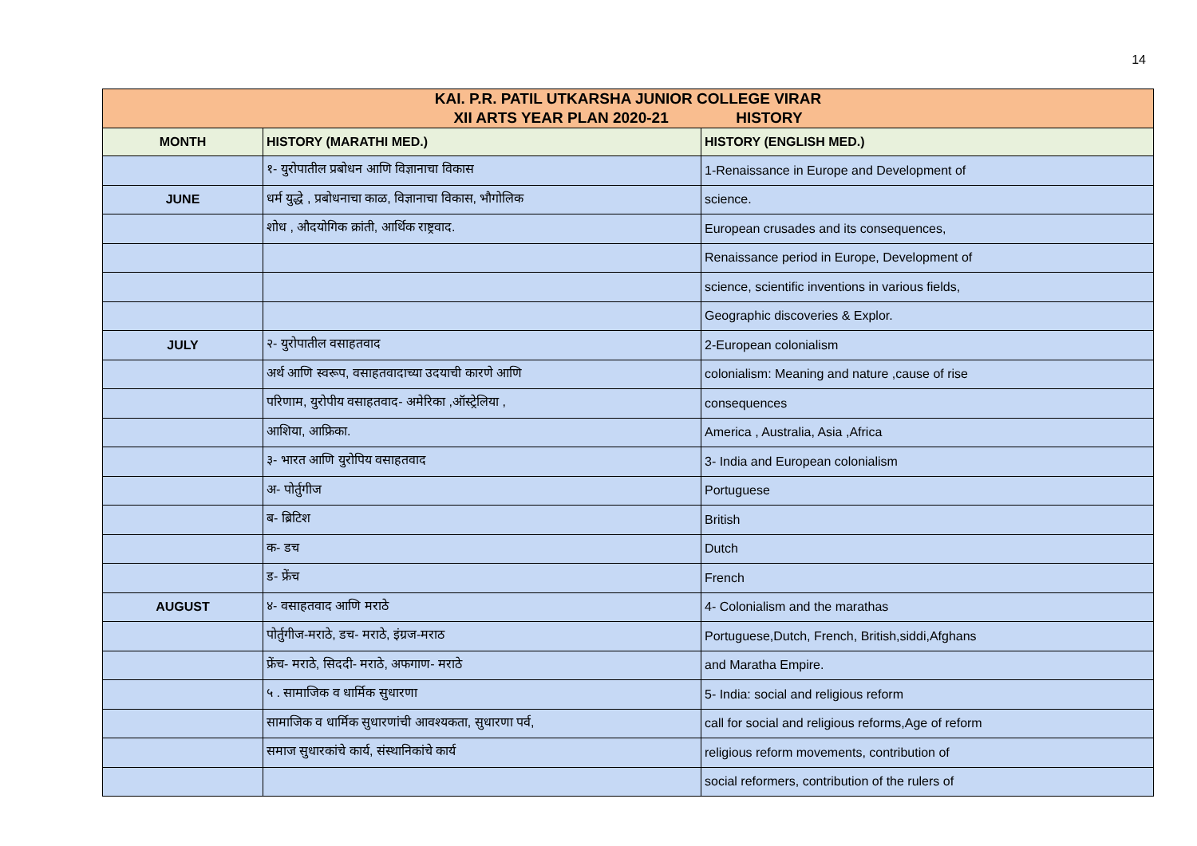14
| KAI. P.R. PATIL UTKARSHA JUNIOR COLLEGE VIRAR | | |
| XII ARTS YEAR PLAN 2020-21 HISTORY | | |
| MONTH | HISTORY (MARATHI MED.) | HISTORY (ENGLISH MED.) |
| | १- युरोपातील प्रबोधन आणि विज्ञानाचा विकास | 1-Renaissance in Europe and Development of |
| JUNE | धर्म युद्धे , प्रबोधनाचा काळ, विज्ञानाचा विकास, भौगोलिक | science. |
| | शोध , औदयोगिक क्रांती, आर्थिक राष्ट्रवाद. | European crusades and its consequences, |
| | | Renaissance period in Europe, Development of |
| | | science, scientific inventions in various fields, |
| | | Geographic discoveries & Explor. |
| JULY | २- युरोपातील वसाहतवाद | 2-European colonialism |
| | अर्थ आणि स्वरूप, वसाहतवादाच्या उदयाची कारणे आणि | colonialism: Meaning and nature ,cause of rise |
| | परिणाम, युरोपीय वसाहतवाद- अमेरिका ,ऑस्ट्रेलिया , | consequences |
| | आशिया, आफ्रिका. | America , Australia, Asia ,Africa |
| | ३- भारत आणि युरोपिय वसाहतवाद | 3- India and European colonialism |
| | अ- पोर्तुगीज | Portuguese |
| | ब- ब्रिटिश | British |
| | क- डच | Dutch |
| | ड- फ्रेंच | French |
| AUGUST | ४- वसाहतवाद आणि मराठे | 4- Colonialism and the marathas |
| | पोर्तुगीज-मराठे, डच- मराठे, इंग्रज-मराठ | Portuguese,Dutch, French, British,siddi,Afghans |
| | फ्रेंच- मराठे, सिददी- मराठे, अफगाण- मराठे | and Maratha Empire. |
| | ५ . सामाजिक व धार्मिक सुधारणा | 5- India: social and religious reform |
| | सामाजिक व धार्मिक सुधारणांची आवश्यकता, सुधारणा पर्व, | call for social and religious reforms,Age of reform |
| | समाज सुधारकांचे कार्य, संस्थानिकांचे कार्य | religious reform movements, contribution of |
| | | social reformers, contribution of the rulers of |